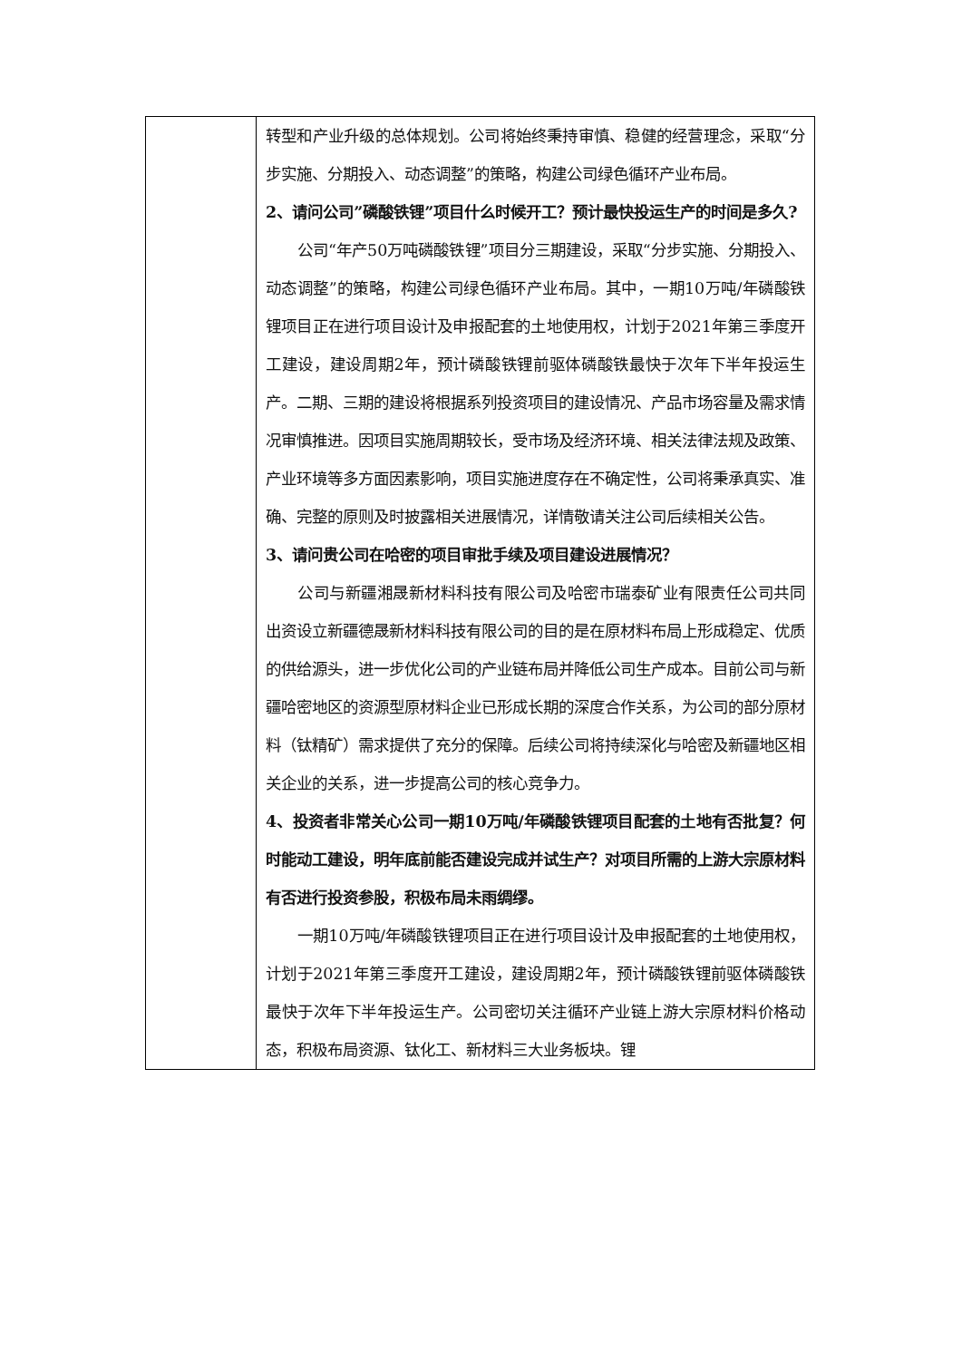| | 转型和产业升级的总体规划。公司将始终秉持审慎、稳健的经营理念，采取“分步实施、分期投入、动态调整”的策略，构建公司绿色循环产业布局。 2、请问公司”磷酸铁锂”项目什么时候开工？预计最快投运生产的时间是多久? 公司“年产50万吨磷酸铁锂”项目分三期建设，采取“分步实施、分期投入、动态调整”的策略，构建公司绿色循环产业布局。其中，一期10万吨/年磷酸铁锂项目正在进行项目设计及申报配套的土地使用权，计划于2021年第三季度开工建设，建设周期2年，预计磷酸铁锂前驱体磷酸铁最快于次年下半年投运生产。二期、三期的建设将根据系列投资项目的建设情况、产品市场容量及需求情况审慎推进。因项目实施周期较长，受市场及经济环境、相关法律法规及政策、产业环境等多方面因素影响，项目实施进度存在不确定性，公司将秉承真实、准确、完整的原则及时披露相关进展情况，详情敬请关注公司后续相关公告。 3、请问贵公司在哈密的项目审批手续及项目建设进展情况？ 公司与新疆湘晟新材料科技有限公司及哈密市瑞泰矿业有限责任公司共同出资设立新疆德晟新材料科技有限公司的目的是在原材料布局上形成稳定、优质的供给源头，进一步优化公司的产业链布局并降低公司生产成本。目前公司与新疆哈密地区的资源型原材料企业已形成长期的深度合作关系，为公司的部分原材料（钛精矿）需求提供了充分的保障。后续公司将持续深化与哈密及新疆地区相关企业的关系，进一步提高公司的核心竞争力。 4、投资者非常关心公司一期10万吨/年磷酸铁锂项目配套的土地有否批复？何时能动工建设，明年底前能否建设完成并试生产？对项目所需的上游大宗原材料有否进行投资参股，积极布局未雨绸缪。 一期10万吨/年磷酸铁锂项目正在进行项目设计及申报配套的土地使用权，计划于2021年第三季度开工建设，建设周期2年，预计磷酸铁锂前驱体磷酸铁最快于次年下半年投运生产。公司密切关注循环产业链上游大宗原材料价格动态，积极布局资源、钛化工、新材料三大业务板块。锂 |